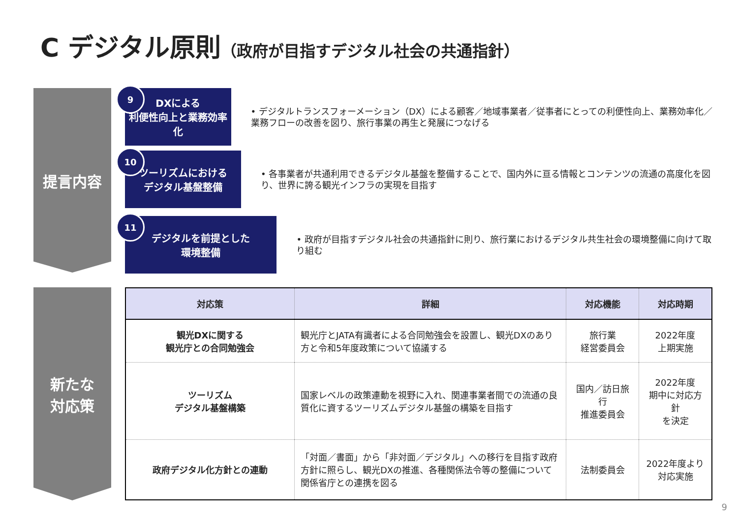C デジタル原則（政府が目指すデジタル社会の共通指針）
提言内容
9
DXによる
利便性向上と業務効率化
• デジタルトランスフォーメーション（DX）による顧客／地域事業者／従事者にとっての利便性向上、業務効率化／業務フローの改善を図り、旅行事業の再生と発展につなげる
10
ツーリズムにおける
デジタル基盤整備
• 各事業者が共通利用できるデジタル基盤を整備することで、国内外に亘る情報とコンテンツの流通の高度化を図り、世界に誇る観光インフラの実現を目指す
11
デジタルを前提とした
環境整備
• 政府が目指すデジタル社会の共通指針に則り、旅行業におけるデジタル共生社会の環境整備に向けて取り組む
新たな
対応策
| 対応策 | 詳細 | 対応機能 | 対応時期 |
| --- | --- | --- | --- |
| 観光DXに関する 観光庁との合同勉強会 | 観光庁とJATA有識者による合同勉強会を設置し、観光DXのあり方と令和5年度政策について協議する | 旅行業 経営委員会 | 2022年度 上期実施 |
| ツーリズム デジタル基盤構築 | 国家レベルの政策連動を視野に入れ、関連事業者間での流通の良質化に資するツーリズムデジタル基盤の構築を目指す | 国内／訪日旅行 推進委員会 | 2022年度 期中に対応方針 を決定 |
| 政府デジタル化方針との連動 | 「対面／書面」から「非対面／デジタル」への移行を目指す政府方針に照らし、観光DXの推進、各種関係法令等の整備について関係省庁との連携を図る | 法制委員会 | 2022年度より 対応実施 |
9